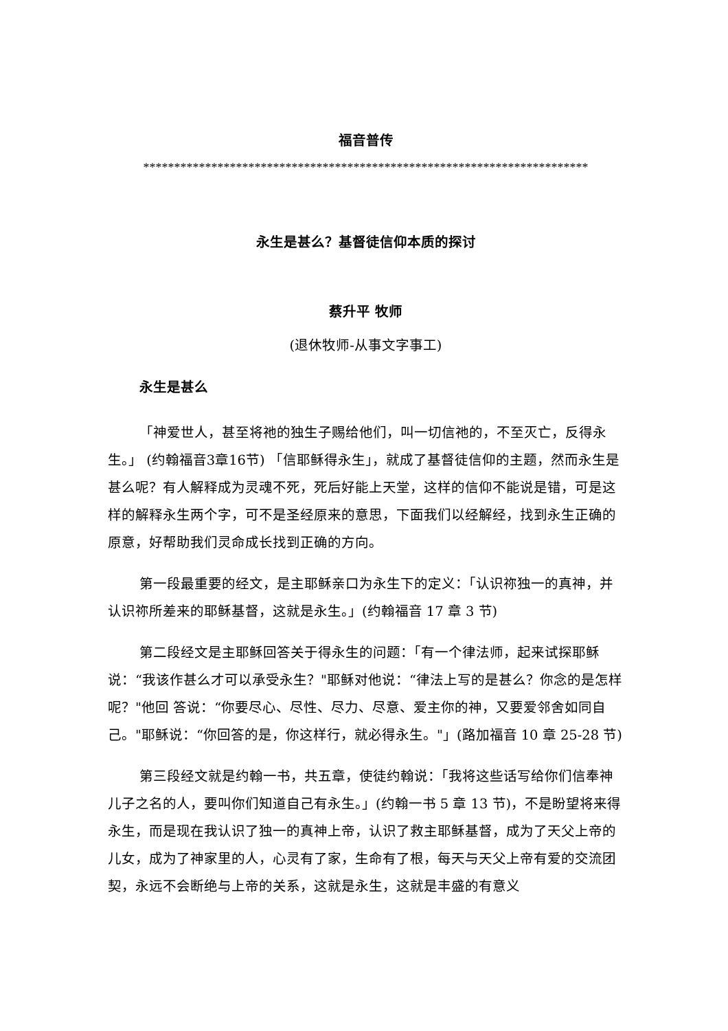福音普传
************************************************************************
永生是甚么？基督徒信仰本质的探讨
蔡升平 牧师
(退休牧师-从事文字事工)
永生是甚么
「神爱世人，甚至将祂的独生子赐给他们，叫一切信祂的，不至灭亡，反得永生。」 (约翰福音3章16节) 「信耶稣得永生」，就成了基督徒信仰的主题，然而永生是甚么呢？有人解释成为灵魂不死，死后好能上天堂，这样的信仰不能说是错，可是这样的解释永生两个字，可不是圣经原来的意思，下面我们以经解经，找到永生正确的原意，好帮助我们灵命成长找到正确的方向。
第一段最重要的经文，是主耶稣亲口为永生下的定义：「认识祢独一的真神，并认识祢所差来的耶稣基督，这就是永生。」(约翰福音 17 章 3 节)
第二段经文是主耶稣回答关于得永生的问题：「有一个律法师，起来试探耶稣说：“我该作甚么才可以承受永生？"耶稣对他说：“律法上写的是甚么？你念的是怎样呢？"他回 答说：“你要尽心、尽性、尽力、尽意、爱主你的神，又要爱邻舍如同自己。"耶稣说：“你回答的是，你这样行，就必得永生。"」(路加福音 10 章 25-28 节)
第三段经文就是约翰一书，共五章，使徒约翰说：「我将这些话写给你们信奉神儿子之名的人，要叫你们知道自己有永生。」(约翰一书 5 章 13 节)，不是盼望将来得永生，而是现在我认识了独一的真神上帝，认识了救主耶稣基督，成为了天父上帝的儿女，成为了神家里的人，心灵有了家，生命有了根，每天与天父上帝有爱的交流团契，永远不会断绝与上帝的关系，这就是永生，这就是丰盛的有意义